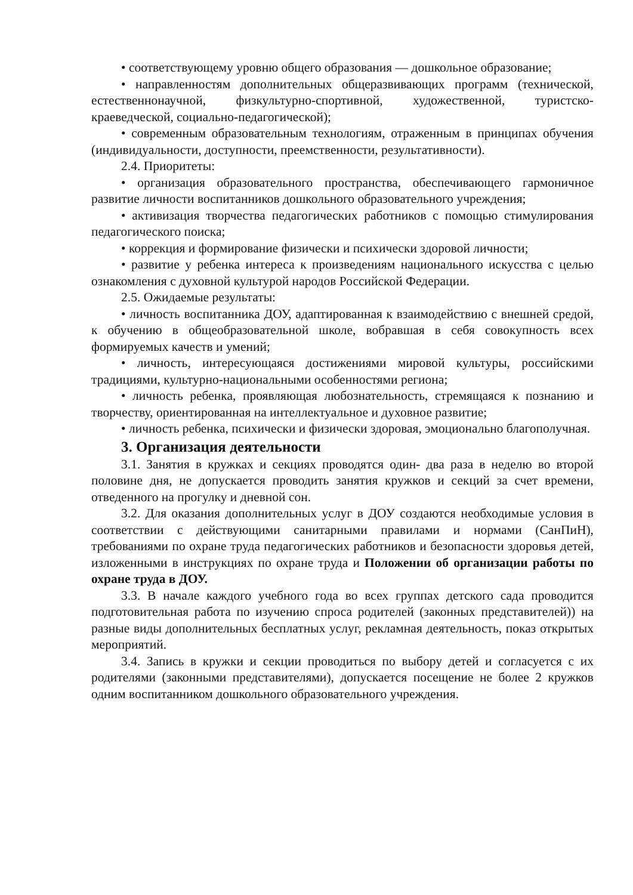• соответствующему уровню общего образования — дошкольное образование;
• направленностям дополнительных общеразвивающих программ (технической, естественнонаучной, физкультурно-спортивной, художественной, туристско-краеведческой, социально-педагогической);
• современным образовательным технологиям, отраженным в принципах обучения (индивидуальности, доступности, преемственности, результативности).
2.4. Приоритеты:
• организация образовательного пространства, обеспечивающего гармоничное развитие личности воспитанников дошкольного образовательного учреждения;
• активизация творчества педагогических работников с помощью стимулирования педагогического поиска;
• коррекция и формирование физически и психически здоровой личности;
• развитие у ребенка интереса к произведениям национального искусства с целью ознакомления с духовной культурой народов Российской Федерации.
2.5. Ожидаемые результаты:
• личность воспитанника ДОУ, адаптированная к взаимодействию с внешней средой, к обучению в общеобразовательной школе, вобравшая в себя совокупность всех формируемых качеств и умений;
• личность, интересующаяся достижениями мировой культуры, российскими традициями, культурно-национальными особенностями региона;
• личность ребенка, проявляющая любознательность, стремящаяся к познанию и творчеству, ориентированная на интеллектуальное и духовное развитие;
• личность ребенка, психически и физически здоровая, эмоционально благополучная.
3. Организация деятельности
3.1. Занятия в кружках и секциях проводятся один- два раза в неделю во второй половине дня, не допускается проводить занятия кружков и секций за счет времени, отведенного на прогулку и дневной сон.
3.2. Для оказания дополнительных услуг в ДОУ создаются необходимые условия в соответствии с действующими санитарными правилами и нормами (СанПиН), требованиями по охране труда педагогических работников и безопасности здоровья детей, изложенными в инструкциях по охране труда и Положении об организации работы по охране труда в ДОУ.
3.3. В начале каждого учебного года во всех группах детского сада проводится подготовительная работа по изучению спроса родителей (законных представителей)) на разные виды дополнительных бесплатных услуг, рекламная деятельность, показ открытых мероприятий.
3.4. Запись в кружки и секции проводиться по выбору детей и согласуется с их родителями (законными представителями), допускается посещение не более 2 кружков одним воспитанником дошкольного образовательного учреждения.